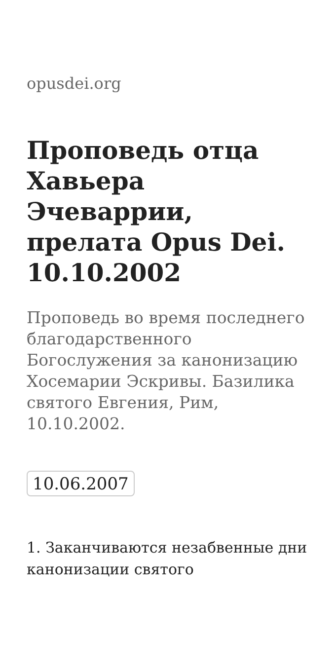opusdei.org
Проповедь отца Хавьера Эчеваррии, прелата Opus Dei. 10.10.2002
Проповедь во время последнего благодарственного Богослужения за канонизацию Хосемарии Эскривы. Базилика святого Евгения, Рим, 10.10.2002.
10.06.2007
1. Заканчиваются незабвенные дни канонизации святого